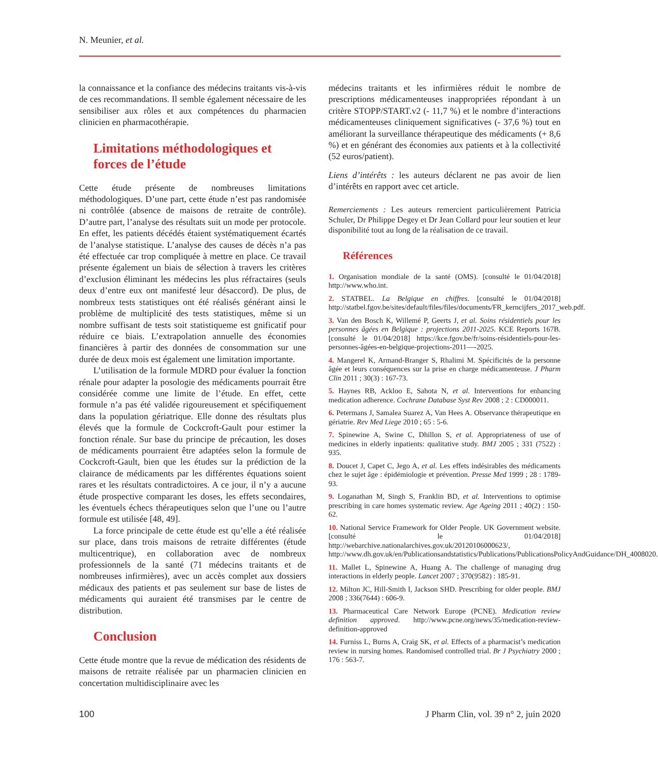N. Meunier, et al.
la connaissance et la confiance des médecins traitants vis-à-vis de ces recommandations. Il semble également nécessaire de les sensibiliser aux rôles et aux compétences du pharmacien clinicien en pharmacothérapie.
Limitations méthodologiques et forces de l’étude
Cette étude présente de nombreuses limitations méthodologiques. D’une part, cette étude n’est pas randomisée ni contrôlée (absence de maisons de retraite de contrôle). D’autre part, l’analyse des résultats suit un mode per protocole. En effet, les patients décédés étaient systématiquement écartés de l’analyse statistique. L’analyse des causes de décès n’a pas été effectuée car trop compliquée à mettre en place. Ce travail présente également un biais de sélection à travers les critères d’exclusion éliminant les médecins les plus réfractaires (seuls deux d’entre eux ont manifesté leur désaccord). De plus, de nombreux tests statistiques ont été réalisés générant ainsi le problème de multiplicité des tests statistiques, même si un nombre suffisant de tests soit statistiqueme est gnificatif pour réduire ce biais. L’extrapolation annuelle des économies financières à partir des données de consommation sur une durée de deux mois est également une limitation importante.
L’utilisation de la formule MDRD pour évaluer la fonction rénale pour adapter la posologie des médicaments pourrait être considérée comme une limite de l’étude. En effet, cette formule n’a pas été validée rigoureusement et spécifiquement dans la population gériatrique. Elle donne des résultats plus élevés que la formule de Cockcroft-Gault pour estimer la fonction rénale. Sur base du principe de précaution, les doses de médicaments pourraient être adaptées selon la formule de Cockcroft-Gault, bien que les études sur la prédiction de la clairance de médicaments par les différentes équations soient rares et les résultats contradictoires. A ce jour, il n’y a aucune étude prospective comparant les doses, les effets secondaires, les éventuels échecs thérapeutiques selon que l’une ou l’autre formule est utilisée [48, 49].
La force principale de cette étude est qu’elle a été réalisée sur place, dans trois maisons de retraite différentes (étude multicentrique), en collaboration avec de nombreux professionnels de la santé (71 médecins traitants et de nombreuses infirmières), avec un accès complet aux dossiers médicaux des patients et pas seulement sur base de listes de médicaments qui auraient été transmises par le centre de distribution.
Conclusion
Cette étude montre que la revue de médication des résidents de maisons de retraite réalisée par un pharmacien clinicien en concertation multidisciplinaire avec les
médecins traitants et les infirmières réduit le nombre de prescriptions médicamenteuses inappropriées répondant à un critère STOPP/START.v2 (- 11,7 %) et le nombre d’interactions médicamenteuses cliniquement significatives (- 37,6 %) tout en améliorant la surveillance thérapeutique des médicaments (+ 8,6 %) et en générant des économies aux patients et à la collectivité (52 euros/patient).
Liens d’intérêts : les auteurs déclarent ne pas avoir de lien d’intérêts en rapport avec cet article.
Remerciements : Les auteurs remercient particulièrement Patricia Schuler, Dr Philippe Degey et Dr Jean Collard pour leur soutien et leur disponibilité tout au long de la réalisation de ce travail.
Références
1. Organisation mondiale de la santé (OMS). [consulté le 01/04/2018] http://www.who.int.
2. STATBEL. La Belgique en chiffres. [consulté le 01/04/2018] http://statbel.fgov.be/sites/default/files/files/documents/FR_kerncijfers_2017_web.pdf.
3. Van den Bosch K, Willemé P, Geerts J, et al. Soins résidentiels pour les personnes âgées en Belgique : projections 2011-2025. KCE Reports 167B. [consulté le 01/04/2018] https://kce.fgov.be/fr/soins-résidentiels-pour-les-personnes-âgées-en-belgique-projections-2011—-2025.
4. Mangerel K, Armand-Branger S, Rhalimi M. Spécificités de la personne âgée et leurs conséquences sur la prise en charge médicamenteuse. J Pharm Clin 2011 ; 30(3) : 167-73.
5. Haynes RB, Ackloo E, Sahota N, et al. Interventions for enhancing medication adherence. Cochrane Database Syst Rev 2008 ; 2 : CD000011.
6. Petermans J, Samalea Suarez A, Van Hees A. Observance thérapeutique en gériatrie. Rev Med Liege 2010 ; 65 : 5-6.
7. Spinewine A, Swine C, Dhillon S, et al. Appropriateness of use of medicines in elderly inpatients: qualitative study. BMJ 2005 ; 331 (7522) : 935.
8. Doucet J, Capet C, Jego A, et al. Les effets indésirables des médicaments chez le sujet âge : épidémiologie et prévention. Presse Med 1999 ; 28 : 1789-93.
9. Loganathan M, Singh S, Franklin BD, et al. Interventions to optimise prescribing in care homes systematic review. Age Ageing 2011 ; 40(2) : 150-62.
10. National Service Framework for Older People. UK Government website. [consulté le 01/04/2018] http://webarchive.nationalarchives.gov.uk/20120106000623/, http://www.dh.gov.uk/en/Publicationsandstatistics/Publications/PublicationsPolicyAndGuidance/DH_4008020.
11. Mallet L, Spinewine A, Huang A. The challenge of managing drug interactions in elderly people. Lancet 2007 ; 370(9582) : 185-91.
12. Milton JC, Hill-Smith I, Jackson SHD. Prescribing for older people. BMJ 2008 ; 336(7644) : 606-9.
13. Pharmaceutical Care Network Europe (PCNE). Medication review definition approved. http://www.pcne.org/news/35/medication-review-definition-approved
14. Furniss L, Burns A, Craig SK, et al. Effects of a pharmacist’s medication review in nursing homes. Randomised controlled trial. Br J Psychiatry 2000 ; 176 : 563-7.
100 J Pharm Clin, vol. 39 n° 2, juin 2020